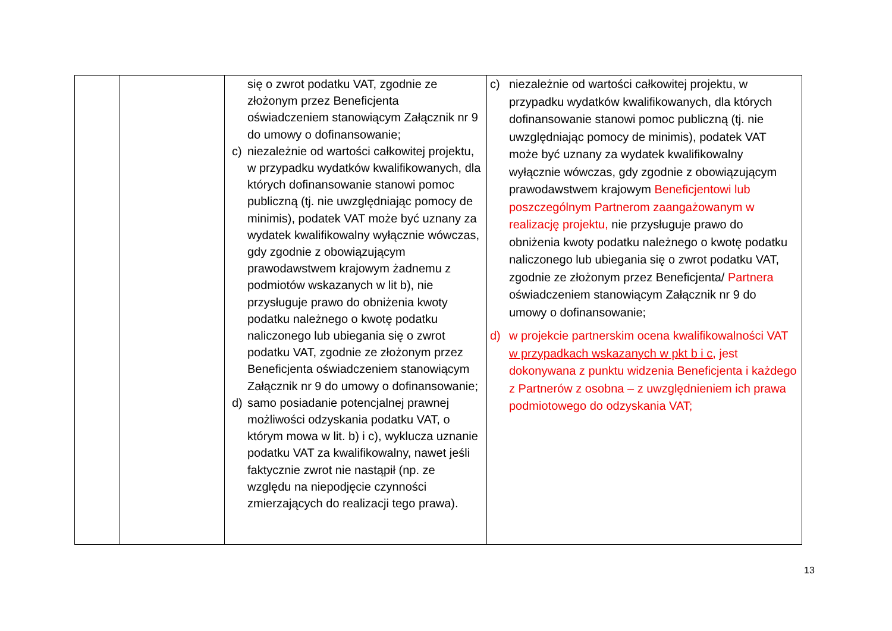| | | się o zwrot podatku VAT, zgodnie ze złożonym przez Beneficjenta oświadczeniem stanowiącym Załącznik nr 9 do umowy o dofinansowanie; c) niezależnie od wartości całkowitej projektu, w przypadku wydatków kwalifikowanych, dla których dofinansowanie stanowi pomoc publiczną (tj. nie uwzględniając pomocy de minimis), podatek VAT może być uznany za wydatek kwalifikowalny wyłącznie wówczas, gdy zgodnie z obowiązującym prawodawstwem krajowym żadnemu z podmiotów wskazanych w lit b), nie przysługuje prawo do obniżenia kwoty podatku należnego o kwotę podatku naliczonego lub ubiegania się o zwrot podatku VAT, zgodnie ze złożonym przez Beneficjenta oświadczeniem stanowiącym Załącznik nr 9 do umowy o dofinansowanie; d) samo posiadanie potencjalnej prawnej możliwości odzyskania podatku VAT, o którym mowa w lit. b) i c), wyklucza uznanie podatku VAT za kwalifikowalny, nawet jeśli faktycznie zwrot nie nastąpił (np. ze względu na niepodjęcie czynności zmierzających do realizacji tego prawa). | c) niezależnie od wartości całkowitej projektu, w przypadku wydatków kwalifikowanych, dla których dofinansowanie stanowi pomoc publiczną (tj. nie uwzględniając pomocy de minimis), podatek VAT może być uznany za wydatek kwalifikowalny wyłącznie wówczas, gdy zgodnie z obowiązującym prawodawstwem krajowym Beneficjentowi lub poszczególnym Partnerom zaangażowanym w realizację projektu, nie przysługuje prawo do obniżenia kwoty podatku należnego o kwotę podatku naliczonego lub ubiegania się o zwrot podatku VAT, zgodnie ze złożonym przez Beneficjenta/ Partnera oświadczeniem stanowiącym Załącznik nr 9 do umowy o dofinansowanie; d) w projekcie partnerskim ocena kwalifikowalności VAT w przypadkach wskazanych w pkt b i c, jest dokonywana z punktu widzenia Beneficjenta i każdego z Partnerów z osobna – z uwzględnieniem ich prawa podmiotowego do odzyskania VAT; |
13